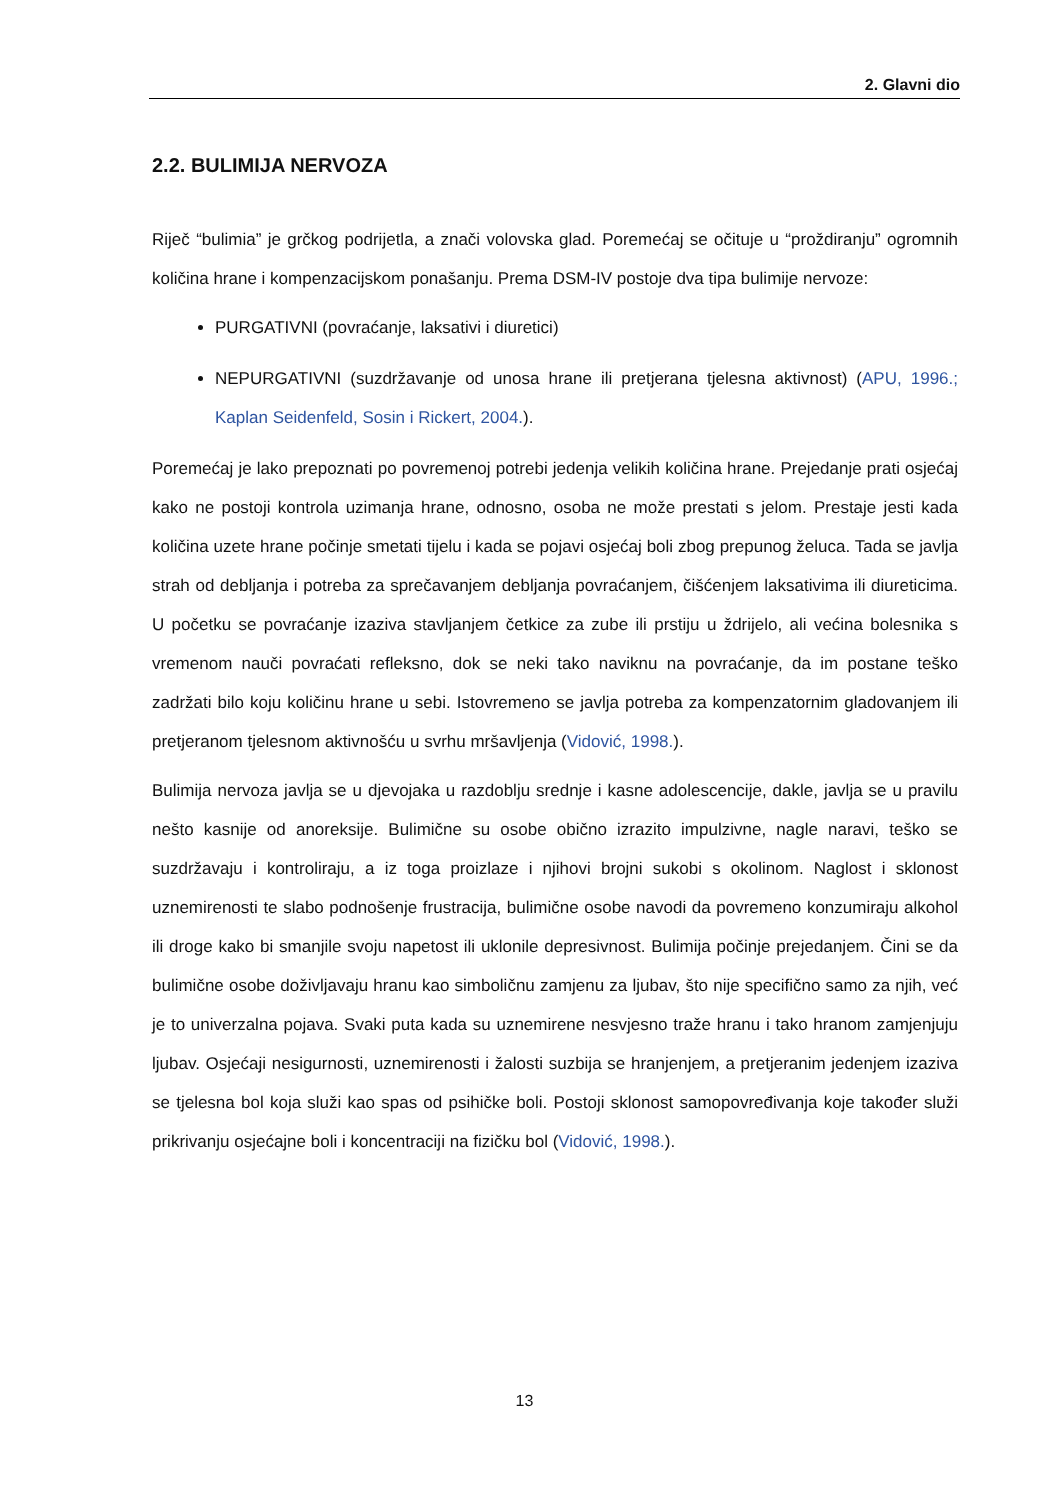2. Glavni dio
2.2. BULIMIJA NERVOZA
Riječ “bulimia” je grčkog podrijetla, a znači volovska glad. Poremećaj se očituje u “proždiranju” ogromnih količina hrane i kompenzacijskom ponašanju. Prema DSM-IV postoje dva tipa bulimije nervoze:
PURGATIVNI (povraćanje, laksativi i diuretici)
NEPURGATIVNI (suzdržavanje od unosa hrane ili pretjerana tjelesna aktivnost) (APU, 1996.; Kaplan Seidenfeld, Sosin i Rickert, 2004.).
Poremećaj je lako prepoznati po povremenoj potrebi jedenja velikih količina hrane. Prejedanje prati osjećaj kako ne postoji kontrola uzimanja hrane, odnosno, osoba ne može prestati s jelom. Prestaje jesti kada količina uzete hrane počinje smetati tijelu i kada se pojavi osjećaj boli zbog prepunog želuca. Tada se javlja strah od debljanja i potreba za sprečavanjem debljanja povraćanjem, čišćenjem laksativima ili diureticima. U početku se povraćanje izaziva stavljanjem četkice za zube ili prstiju u ždrijelo, ali većina bolesnika s vremenom nauči povraćati refleksno, dok se neki tako naviknu na povraćanje, da im postane teško zadržati bilo koju količinu hrane u sebi. Istovremeno se javlja potreba za kompenzatornim gladovanjem ili pretjeranom tjelesnom aktivnošću u svrhu mršavljenja (Vidović, 1998.).
Bulimija nervoza javlja se u djevojaka u razdoblju srednje i kasne adolescencije, dakle, javlja se u pravilu nešto kasnije od anoreksije. Bulimične su osobe obično izrazito impulzivne, nagle naravi, teško se suzdržavaju i kontroliraju, a iz toga proizlaze i njihovi brojni sukobi s okolinom. Naglost i sklonost uznemirenosti te slabo podnošenje frustracija, bulimične osobe navodi da povremeno konzumiraju alkohol ili droge kako bi smanjile svoju napetost ili uklonile depresivnost. Bulimija počinje prejedanjem. Čini se da bulimične osobe doživljavaju hranu kao simboličnu zamjenu za ljubav, što nije specifično samo za njih, već je to univerzalna pojava. Svaki puta kada su uznemirene nesvjesno traže hranu i tako hranom zamjenjuju ljubav. Osjećaji nesigurnosti, uznemirenosti i žalosti suzbija se hranjenjem, a pretjeranim jedenjem izaziva se tjelesna bol koja služi kao spas od psihičke boli. Postoji sklonost samopovređivanja koje također služi prikrivanju osjećajne boli i koncentraciji na fizičku bol (Vidović, 1998.).
13